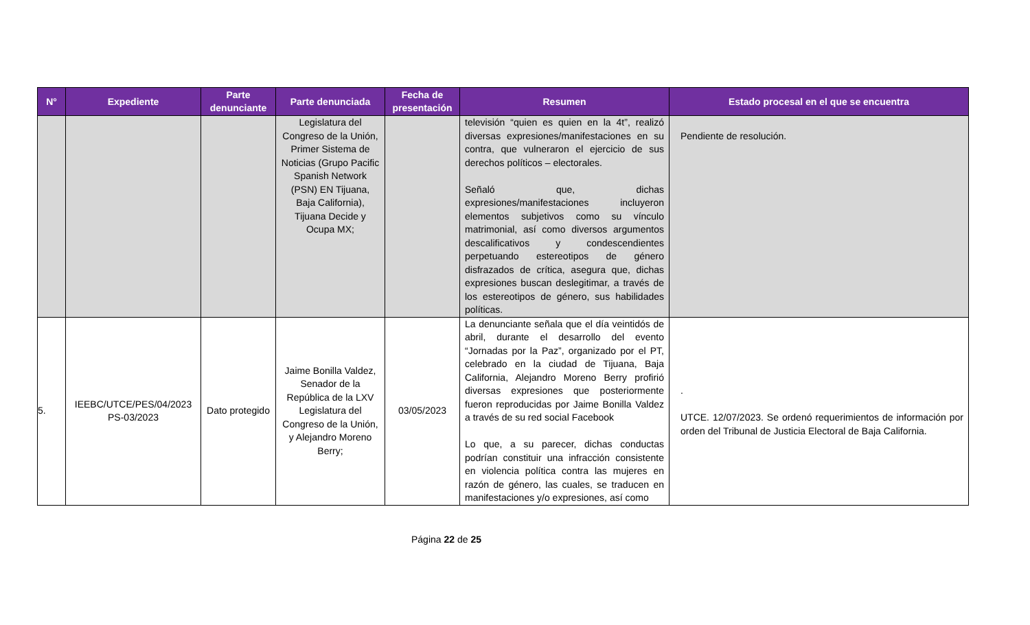| N° | Expediente | Parte denunciante | Parte denunciada | Fecha de presentación | Resumen | Estado procesal en el que se encuentra |
| --- | --- | --- | --- | --- | --- | --- |
| | | | Legislatura del Congreso de la Unión, Primer Sistema de Noticias (Grupo Pacific Spanish Network (PSN) EN Tijuana, Baja California), Tijuana Decide y Ocupa MX; | | televisión “quien es quien en la 4t”, realizó diversas expresiones/manifestaciones en su contra, que vulneraron el ejercicio de sus derechos políticos – electorales. Señaló que, dichas expresiones/manifestaciones incluyeron elementos subjetivos como su vínculo matrimonial, así como diversos argumentos descalificativos y condescendientes perpetuando estereotipos de género disfrazados de crítica, asegura que, dichas expresiones buscan deslegitimar, a través de los estereotipos de género, sus habilidades políticas. | Pendiente de resolución. |
| 5. | IEEBC/UTCE/PES/04/2023 PS-03/2023 | Dato protegido | Jaime Bonilla Valdez, Senador de la República de la LXV Legislatura del Congreso de la Unión, y Alejandro Moreno Berry; | 03/05/2023 | La denunciante señala que el día veintidós de abril, durante el desarrollo del evento “Jornadas por la Paz”, organizado por el PT, celebrado en la ciudad de Tijuana, Baja California, Alejandro Moreno Berry profirió diversas expresiones que posteriormente fueron reproducidas por Jaime Bonilla Valdez a través de su red social Facebook Lo que, a su parecer, dichas conductas podrían constituir una infracción consistente en violencia política contra las mujeres en razón de género, las cuales, se traducen en manifestaciones y/o expresiones, así como | . UTCE. 12/07/2023. Se ordenó requerimientos de información por orden del Tribunal de Justicia Electoral de Baja California. |
Página 22 de 25